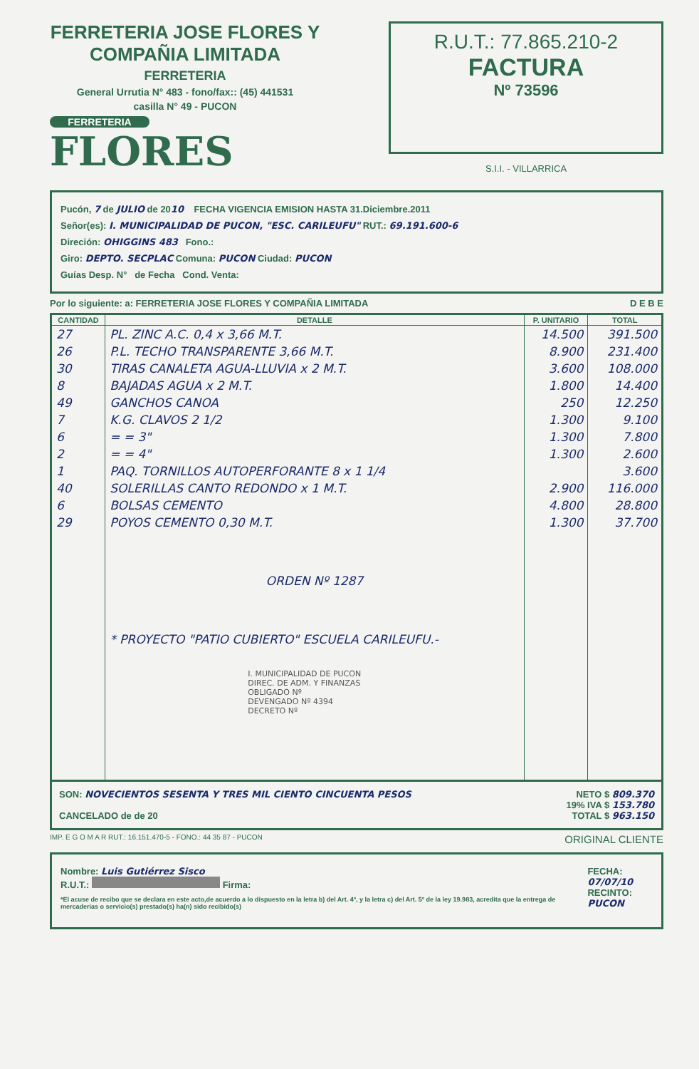FERRETERIA JOSE FLORES Y COMPAÑIA LIMITADA
FERRETERIA
General Urrutia N° 483 - fono/fax:: (45) 441531
casilla N° 49 - PUCON
FERRETERIA
FLORES
R.U.T.: 77.865.210-2
FACTURA
Nº 73596
S.I.I. - VILLARRICA
Pucón, 7 de JULIO de 2010 FECHA VIGENCIA EMISION HASTA 31.Diciembre.2011
Señor(es): I. MUNICIPALIDAD DE PUCON, "ESC. CARILEUFU" RUT.: 69.191.600-6
Direción: OHIGGINS 483 Fono.:
Giro: DEPTO. SECPLAC Comuna: PUCON Ciudad: PUCON
Guías Desp. N° de Fecha Cond. Venta:
Por lo siguiente: a: FERRETERIA JOSE FLORES Y COMPAÑIA LIMITADA D E B E
| CANTIDAD | DETALLE | P. UNITARIO | TOTAL |
| --- | --- | --- | --- |
| 27 | PL. ZINC A.C. 0,4 x 3,66 M.T. | 14.500 | 391.500 |
| 26 | P.L. TECHO TRANSPARENTE 3,66 M.T. | 8.900 | 231.400 |
| 30 | TIRAS CANALETA AGUA-LLUVIA x 2 M.T. | 3.600 | 108.000 |
| 8 | BAJADAS AGUA x 2 M.T. | 1.800 | 14.400 |
| 49 | GANCHOS CANOA | 250 | 12.250 |
| 7 | K.G. CLAVOS 2 1/2 | 1.300 | 9.100 |
| 6 | = = 3" | 1.300 | 7.800 |
| 2 | = = 4" | 1.300 | 2.600 |
| 1 | PAQ. TORNILLOS AUTOPERFORANTE 8 x 1 1/4 | | 3.600 |
| 40 | SOLERILLAS CANTO REDONDO x 1 M.T. | 2.900 | 116.000 |
| 6 | BOLSAS CEMENTO | 4.800 | 28.800 |
| 29 | POYOS CEMENTO 0,30 M.T. | 1.300 | 37.700 |
| | ORDEN Nº 1287 | | |
| | * PROYECTO "PATIO CUBIERTO" ESCUELA CARILEUFU.- | | |
| | I. MUNICIPALIDAD DE PUCON DIREC. DE ADM. Y FINANZAS OBLIGADO Nº DEVENGADO Nº 4394 DECRETO Nº | | |
SON: NOVECIENTOS SESENTA Y TRES MIL CIENTO CINCUENTA PESOS
CANCELADO de de 20
NETO $ 809.370
19% IVA $ 153.780
TOTAL $ 963.150
IMP. E G O M A R RUT.: 16.151.470-5 - FONO.: 44 35 87 - PUCON ORIGINAL CLIENTE
Nombre: Luis Gutiérrez Sisco
R.U.T.: Firma:
*El acuse de recibo que se declara en este acto,de acuerdo a lo dispuesto en la letra b) del Art. 4º, y la letra c) del Art. 5º de la ley 19.983, acredita que la entrega de mercaderías o servicio(s) prestado(s) ha(n) sido recibido(s)
FECHA: 07/07/10
RECINTO: PUCON